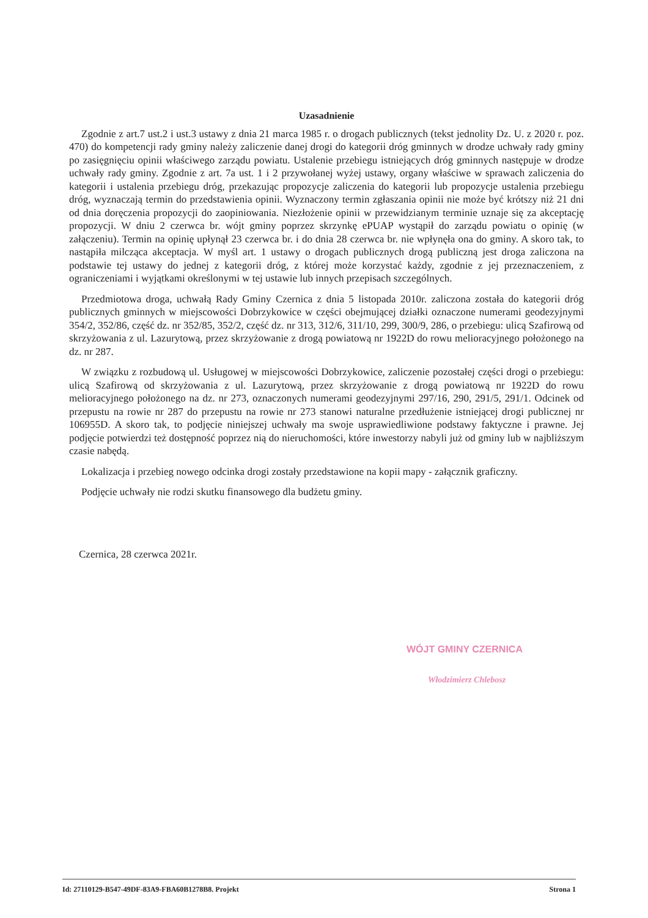Uzasadnienie
Zgodnie z art.7 ust.2 i ust.3 ustawy z dnia 21 marca 1985 r. o drogach publicznych (tekst jednolity Dz. U. z 2020 r. poz. 470) do kompetencji rady gminy należy zaliczenie danej drogi do kategorii dróg gminnych w drodze uchwały rady gminy po zasięgnięciu opinii właściwego zarządu powiatu. Ustalenie przebiegu istniejących dróg gminnych następuje w drodze uchwały rady gminy. Zgodnie z art. 7a ust. 1 i 2 przywołanej wyżej ustawy, organy właściwe w sprawach zaliczenia do kategorii i ustalenia przebiegu dróg, przekazując propozycje zaliczenia do kategorii lub propozycje ustalenia przebiegu dróg, wyznaczają termin do przedstawienia opinii. Wyznaczony termin zgłaszania opinii nie może być krótszy niż 21 dni od dnia doręczenia propozycji do zaopiniowania. Niezłożenie opinii w przewidzianym terminie uznaje się za akceptację propozycji. W dniu 2 czerwca br. wójt gminy poprzez skrzynkę ePUAP wystąpił do zarządu powiatu o opinię (w załączeniu). Termin na opinię upłynął 23 czerwca br. i do dnia 28 czerwca br. nie wpłynęła ona do gminy. A skoro tak, to nastąpiła milcząca akceptacja. W myśl art. 1 ustawy o drogach publicznych drogą publiczną jest droga zaliczona na podstawie tej ustawy do jednej z kategorii dróg, z której może korzystać każdy, zgodnie z jej przeznaczeniem, z ograniczeniami i wyjątkami określonymi w tej ustawie lub innych przepisach szczególnych.
Przedmiotowa droga, uchwałą Rady Gminy Czernica z dnia 5 listopada 2010r. zaliczona została do kategorii dróg publicznych gminnych w miejscowości Dobrzykowice w części obejmującej działki oznaczone numerami geodezyjnymi 354/2, 352/86, część dz. nr 352/85, 352/2, część dz. nr 313, 312/6, 311/10, 299, 300/9, 286, o przebiegu: ulicą Szafirową od skrzyżowania z ul. Lazurytową, przez skrzyżowanie z drogą powiatową nr 1922D do rowu melioracyjnego położonego na dz. nr 287.
W związku z rozbudową ul. Usługowej w miejscowości Dobrzykowice, zaliczenie pozostałej części drogi o przebiegu: ulicą Szafirową od skrzyżowania z ul. Lazurytową, przez skrzyżowanie z drogą powiatową nr 1922D do rowu melioracyjnego położonego na dz. nr 273, oznaczonych numerami geodezyjnymi 297/16, 290, 291/5, 291/1. Odcinek od przepustu na rowie nr 287 do przepustu na rowie nr 273 stanowi naturalne przedłużenie istniejącej drogi publicznej nr 106955D. A skoro tak, to podjęcie niniejszej uchwały ma swoje usprawiedliwione podstawy faktyczne i prawne. Jej podjęcie potwierdzi też dostępność poprzez nią do nieruchomości, które inwestorzy nabyli już od gminy lub w najbliższym czasie nabędą.
Lokalizacja i przebieg nowego odcinka drogi zostały przedstawione na kopii mapy - załącznik graficzny.
Podjęcie uchwały nie rodzi skutku finansowego dla budżetu gminy.
Czernica, 28 czerwca 2021r.
WÓJT GMINY CZERNICA
Włodzimierz Chlebosz
Id: 27110129-B547-49DF-83A9-FBA60B1278B8. Projekt Strona 1